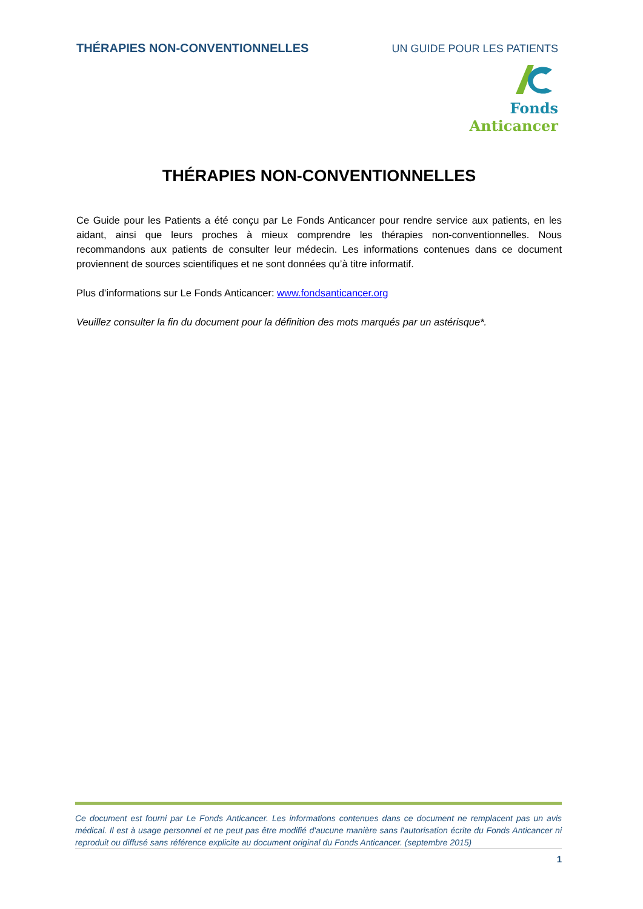THÉRAPIES NON-CONVENTIONNELLES UN GUIDE POUR LES PATIENTS
Fonds Anticancer
THÉRAPIES NON-CONVENTIONNELLES
Ce Guide pour les Patients a été conçu par Le Fonds Anticancer pour rendre service aux patients, en les aidant, ainsi que leurs proches à mieux comprendre les thérapies non-conventionnelles. Nous recommandons aux patients de consulter leur médecin. Les informations contenues dans ce document proviennent de sources scientifiques et ne sont données qu’à titre informatif.
Plus d’informations sur Le Fonds Anticancer: www.fondsanticancer.org
Veuillez consulter la fin du document pour la définition des mots marqués par un astérisque*.
Ce document est fourni par Le Fonds Anticancer. Les informations contenues dans ce document ne remplacent pas un avis médical. Il est à usage personnel et ne peut pas être modifié d'aucune manière sans l'autorisation écrite du Fonds Anticancer ni reproduit ou diffusé sans référence explicite au document original du Fonds Anticancer. (septembre 2015)
1